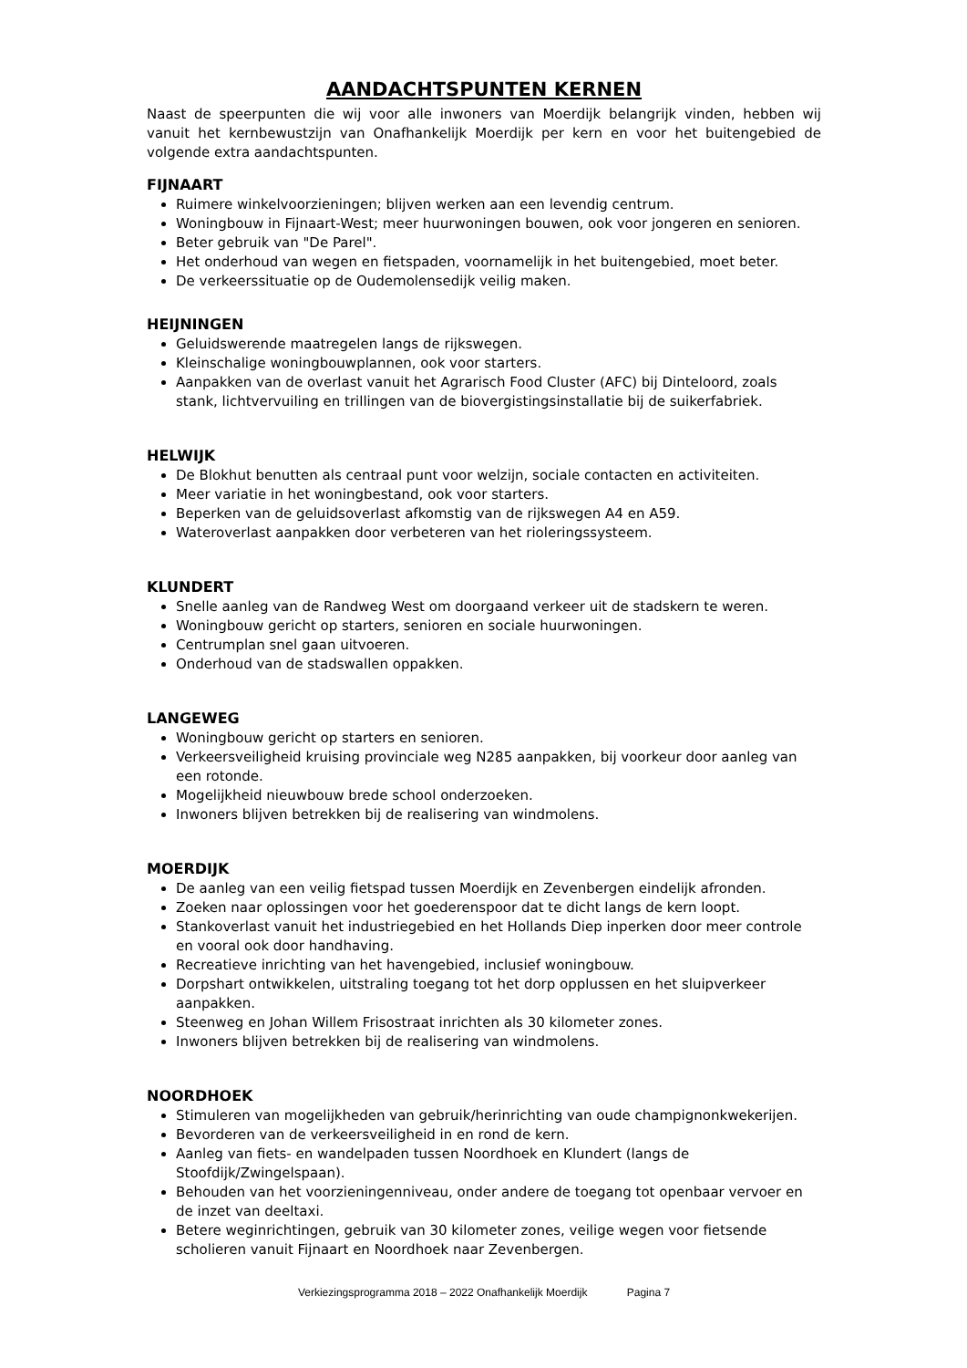AANDACHTSPUNTEN KERNEN
Naast de speerpunten die wij voor alle inwoners van Moerdijk belangrijk vinden, hebben wij vanuit het kernbewustzijn van Onafhankelijk Moerdijk per kern en voor het buitengebied de volgende extra aandachtspunten.
FIJNAART
Ruimere winkelvoorzieningen; blijven werken aan een levendig centrum.
Woningbouw in Fijnaart-West; meer huurwoningen bouwen, ook voor jongeren en senioren.
Beter gebruik van "De Parel".
Het onderhoud van wegen en fietspaden, voornamelijk in het buitengebied, moet beter.
De verkeerssituatie op de Oudemolensedijk veilig maken.
HEIJNINGEN
Geluidswerende maatregelen langs de rijkswegen.
Kleinschalige woningbouwplannen, ook voor starters.
Aanpakken van de overlast vanuit het Agrarisch Food Cluster (AFC) bij Dinteloord, zoals stank, lichtvervuiling en trillingen van de biovergistingsinstallatie bij de suikerfabriek.
HELWIJK
De Blokhut benutten als centraal punt voor welzijn, sociale contacten en activiteiten.
Meer variatie in het woningbestand, ook voor starters.
Beperken van de geluidsoverlast afkomstig van de rijkswegen A4 en A59.
Wateroverlast aanpakken door verbeteren van het rioleringssysteem.
KLUNDERT
Snelle aanleg van de Randweg West om doorgaand verkeer uit de stadskern te weren.
Woningbouw gericht op starters, senioren en sociale huurwoningen.
Centrumplan snel gaan uitvoeren.
Onderhoud van de stadswallen oppakken.
LANGEWEG
Woningbouw gericht op starters en senioren.
Verkeersveiligheid kruising provinciale weg N285 aanpakken, bij voorkeur door aanleg van een rotonde.
Mogelijkheid nieuwbouw brede school onderzoeken.
Inwoners blijven betrekken bij de realisering van windmolens.
MOERDIJK
De aanleg van een veilig fietspad tussen Moerdijk en Zevenbergen eindelijk afronden.
Zoeken naar oplossingen voor het goederenspoor dat te dicht langs de kern loopt.
Stankoverlast vanuit het industriegebied en het Hollands Diep inperken door meer controle en vooral ook door handhaving.
Recreatieve inrichting van het havengebied, inclusief woningbouw.
Dorpshart ontwikkelen, uitstraling toegang tot het dorp opplussen en het sluipverkeer aanpakken.
Steenweg en Johan Willem Frisostraat inrichten als 30 kilometer zones.
Inwoners blijven betrekken bij de realisering van windmolens.
NOORDHOEK
Stimuleren van mogelijkheden van gebruik/herinrichting van oude champignonkwekerijen.
Bevorderen van de verkeersveiligheid in en rond de kern.
Aanleg van fiets- en wandelpaden tussen Noordhoek en Klundert (langs de Stoofdijk/Zwingelspaan).
Behouden van het voorzieningenniveau, onder andere de toegang tot openbaar vervoer en de inzet van deeltaxi.
Betere weginrichtingen, gebruik van 30 kilometer zones, veilige wegen voor fietsende scholieren vanuit Fijnaart en Noordhoek naar Zevenbergen.
Verkiezingsprogramma 2018 – 2022 Onafhankelijk Moerdijk Pagina 7